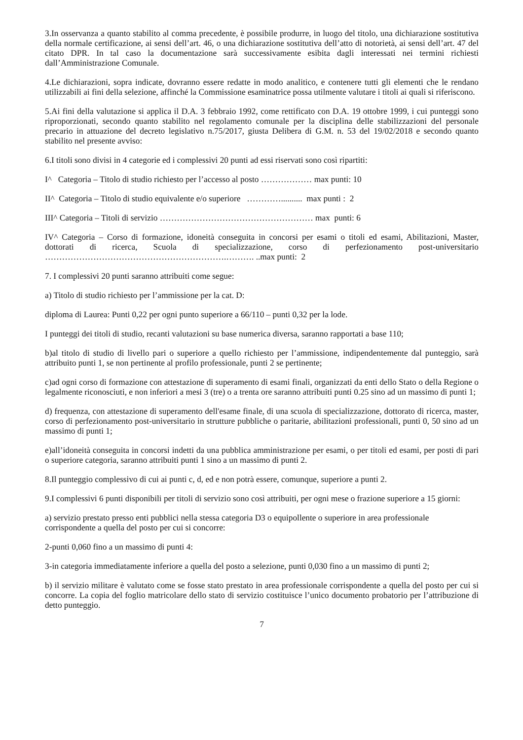3.In osservanza a quanto stabilito al comma precedente, è possibile produrre, in luogo del titolo, una dichiarazione sostitutiva della normale certificazione, ai sensi dell’art. 46, o una dichiarazione sostitutiva dell’atto di notorietà, ai sensi dell’art. 47 del citato DPR. In tal caso la documentazione sarà successivamente esibita dagli interessati nei termini richiesti dall’Amministrazione Comunale.
4.Le dichiarazioni, sopra indicate, dovranno essere redatte in modo analitico, e contenere tutti gli elementi che le rendano utilizzabili ai fini della selezione, affinché la Commissione esaminatrice possa utilmente valutare i titoli ai quali si riferiscono.
5.Ai fini della valutazione si applica il D.A. 3 febbraio 1992, come rettificato con D.A. 19 ottobre 1999, i cui punteggi sono riproporzionati, secondo quanto stabilito nel regolamento comunale per la disciplina delle stabilizzazioni del personale precario in attuazione del decreto legislativo n.75/2017, giusta Delibera di G.M. n. 53 del 19/02/2018 e secondo quanto stabilito nel presente avviso:
6.I titoli sono divisi in 4 categorie ed i complessivi 20 punti ad essi riservati sono così ripartiti:
I^ Categoria – Titolo di studio richiesto per l’accesso al posto ……………… max punti: 10
II^ Categoria – Titolo di studio equivalente e/o superiore ………….......... max punti : 2
III^ Categoria – Titoli di servizio ……………………………………………… max punti: 6
IV^ Categoria – Corso di formazione, idoneità conseguita in concorsi per esami o titoli ed esami, Abilitazioni, Master, dottorati di ricerca, Scuola di specializzazione, corso di perfezionamento post-universitario ……………………………………………………….………. ..max punti: 2
7. I complessivi 20 punti saranno attribuiti come segue:
a) Titolo di studio richiesto per l’ammissione per la cat. D:
diploma di Laurea: Punti 0,22 per ogni punto superiore a 66/110 – punti 0,32 per la lode.
I punteggi dei titoli di studio, recanti valutazioni su base numerica diversa, saranno rapportati a base 110;
b)al titolo di studio di livello pari o superiore a quello richiesto per l’ammissione, indipendentemente dal punteggio, sarà attribuito punti 1, se non pertinente al profilo professionale, punti 2 se pertinente;
c)ad ogni corso di formazione con attestazione di superamento di esami finali, organizzati da enti dello Stato o della Regione o legalmente riconosciuti, e non inferiori a mesi 3 (tre) o a trenta ore saranno attribuiti punti 0.25 sino ad un massimo di punti 1;
d) frequenza, con attestazione di superamento dell'esame finale, di una scuola di specializzazione, dottorato di ricerca, master, corso di perfezionamento post-universitario in strutture pubbliche o paritarie, abilitazioni professionali, punti 0, 50 sino ad un massimo di punti 1;
e)all’idoneità conseguita in concorsi indetti da una pubblica amministrazione per esami, o per titoli ed esami, per posti di pari o superiore categoria, saranno attribuiti punti 1 sino a un massimo di punti 2.
8.Il punteggio complessivo di cui ai punti c, d, ed e non potrà essere, comunque, superiore a punti 2.
9.I complessivi 6 punti disponibili per titoli di servizio sono così attribuiti, per ogni mese o frazione superiore a 15 giorni:
a) servizio prestato presso enti pubblici nella stessa categoria D3 o equipollente o superiore in area professionale corrispondente a quella del posto per cui si concorre:
2-punti 0,060 fino a un massimo di punti 4:
3-in categoria immediatamente inferiore a quella del posto a selezione, punti 0,030 fino a un massimo di punti 2;
b) il servizio militare è valutato come se fosse stato prestato in area professionale corrispondente a quella del posto per cui si concorre. La copia del foglio matricolare dello stato di servizio costituisce l’unico documento probatorio per l’attribuzione di detto punteggio.
7